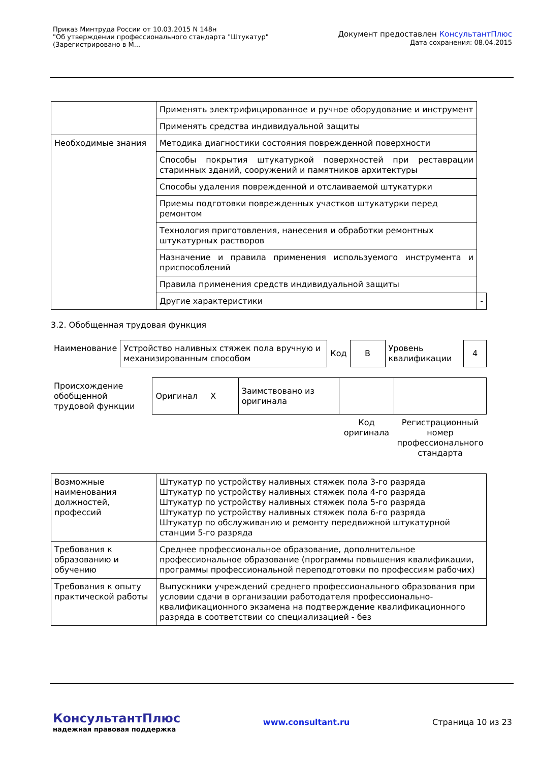Приказ Минтруда России от 10.03.2015 N 148н
"Об утверждении профессионального стандарта "Штукатур"
(Зарегистрировано в М...
Документ предоставлен КонсультантПлюс
Дата сохранения: 08.04.2015
| | Применять электрифицированное и ручное оборудование и инструмент | |
| | Применять средства индивидуальной защиты | |
| Необходимые знания | Методика диагностики состояния поврежденной поверхности | |
| | Способы покрытия штукатуркой поверхностей при реставрации старинных зданий, сооружений и памятников архитектуры | |
| | Способы удаления поврежденной и отслаиваемой штукатурки | |
| | Приемы подготовки поврежденных участков штукатурки перед ремонтом | |
| | Технология приготовления, нанесения и обработки ремонтных штукатурных растворов | |
| | Назначение и правила применения используемого инструмента и приспособлений | |
| | Правила применения средств индивидуальной защиты | |
| | Другие характеристики | - |
3.2. Обобщенная трудовая функция
| Наименование | Устройство наливных стяжек пола вручную и механизированным способом | Код | B | Уровень квалификации | 4 |
| Происхождение обобщенной трудовой функции | Оригинал X | Заимствовано из оригинала | | |
| | | | Код оригинала | Регистрационный номер профессионального стандарта |
| Возможные наименования должностей, профессий | Штукатур по устройству наливных стяжек пола 3-го разряда Штукатур по устройству наливных стяжек пола 4-го разряда Штукатур по устройству наливных стяжек пола 5-го разряда Штукатур по устройству наливных стяжек пола 6-го разряда Штукатур по обслуживанию и ремонту передвижной штукатурной станции 5-го разряда |
| Требования к образованию и обучению | Среднее профессиональное образование, дополнительное профессиональное образование (программы повышения квалификации, программы профессиональной переподготовки по профессиям рабочих) |
| Требования к опыту практической работы | Выпускники учреждений среднего профессионального образования при условии сдачи в организации работодателя профессионально-квалификационного экзамена на подтверждение квалификационного разряда в соответствии со специализацией - без |
КонсультантПлюс
надежная правовая поддержка
www.consultant.ru Страница 10 из 23